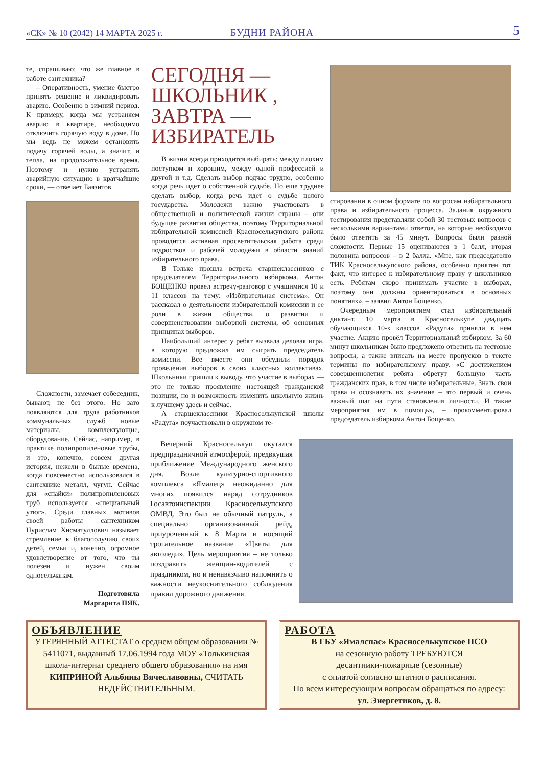«СК» № 10 (2042) 14 МАРТА 2025 г. БУДНИ РАЙОНА 5
те, спрашиваю: что же главное в работе сантехника?
– Оперативность, умение быстро принять решение и ликвидировать аварию. Особенно в зимний период. К примеру, когда мы устраняем аварию в квартире, необходимо отключить горячую воду в доме. Но мы ведь не можем остановить подачу горячей воды, а значит, и тепла, на продолжительное время. Поэтому и нужно устранять аварийную ситуацию в кратчайшие сроки, — отвечает Баязитов.
Сложности, замечает собеседник, бывают, не без этого. Но зато появляются для труда работников коммунальных служб новые материалы, комплектующие, оборудование. Сейчас, например, в практике полипропиленовые трубы, и это, конечно, совсем другая история, нежели в былые времена, когда повсеместно использовался в сантехнике металл, чугун. Сейчас для «спайки» полипропиленовых труб используется «специальный утюг». Среди главных мотивов своей работы сантехником Нурислам Хисматуллович называет стремление к благополучию своих детей, семьи и, конечно, огромное удовлетворение от того, что ты полезен и нужен своим односельчанам.
Подготовила
Маргарита ПЯК.
СЕГОДНЯ — ШКОЛЬНИК , ЗАВТРА — ИЗБИРАТЕЛЬ
В жизни всегда приходится выбирать: между плохим поступком и хорошим, между одной профессией и другой и т.д. Сделать выбор подчас трудно, особенно когда речь идет о собственной судьбе. Но еще труднее сделать выбор, когда речь идет о судьбе целого государства. Молодежи важно участвовать в общественной и политической жизни страны – они будущее развития общества, поэтому Территориальной избирательной комиссией Красноселькупского района проводится активная просветительская работа среди подростков и рабочей молодёжи в области знаний избирательного права.
В Тольке прошла встреча старшеклассников с председателем Территориального избиркома. Антон БОЩЕНКО провел встречу-разговор с учащимися 10 и 11 классов на тему: «Избирательная система». Он рассказал о деятельности избирательной комиссии и ее роли в жизни общества, о развитии и совершенствовании выборной системы, об основных принципах выборов.
Наибольший интерес у ребят вызвала деловая игра, в которую предложил им сыграть председатель комиссии. Все вместе они обсудили порядок проведения выборов в своих классных коллективах. Школьники пришли к выводу, что участие в выборах — это не только проявление настоящей гражданской позиции, но и возможность изменить школьную жизнь к лучшему здесь и сейчас.
А старшеклассники Красноселькупской школы «Радуга» поучаствовали в окружном те-
стировании в очном формате по вопросам избирательного права и избирательного процесса. Задания окружного тестирования представляли собой 30 тестовых вопросов с несколькими вариантами ответов, на которые необходимо было ответить за 45 минут. Вопросы были разной сложности. Первые 15 оцениваются в 1 балл, вторая половина вопросов – в 2 балла. «Мне, как председателю ТИК Красноселькупского района, особенно приятен тот факт, что интерес к избирательному праву у школьников есть. Ребятам скоро принимать участие в выборах, поэтому они должны ориентироваться в основных понятиях», – заявил Антон Бощенко.
Очередным мероприятием стал избирательный диктант. 10 марта в Красноселькупе двадцать обучающихся 10-х классов «Радуги» приняли в нем участие. Акцию провёл Территориальный избирком. За 60 минут школьникам было предложено ответить на тестовые вопросы, а также вписать на месте пропусков в тексте термины по избирательному праву. «С достижением совершеннолетия ребята обретут большую часть гражданских прав, в том числе избирательные. Знать свои права и осознавать их значение – это первый и очень важный шаг на пути становления личности. И такие мероприятия им в помощь», – прокомментировал председатель избиркома Антон Бощенко.
Вечерний Красноселькуп окутался предпраздничной атмосферой, предвкушая приближение Международного женского дня. Возле культурно-спортивного комплекса «Ямалец» неожиданно для многих появился наряд сотрудников Госавтоинспекции Красноселькупского ОМВД. Это был не обычный патруль, а специально организованный рейд, приуроченный к 8 Марта и носящий трогательное название «Цветы для автоледи». Цель мероприятия – не только поздравить женщин-водителей с праздником, но и ненавязчиво напомнить о важности неукоснительного соблюдения правил дорожного движения.
ОБЪЯВЛЕНИЕ
УТЕРЯННЫЙ АТТЕСТАТ о среднем общем образовании № 5411071, выданный 17.06.1994 года МОУ «Толькинская школа-интернат среднего общего образования» на имя КИПРИНОЙ Альбины Вячеславовны, СЧИТАТЬ НЕДЕЙСТВИТЕЛЬНЫМ.
РАБОТА
В ГБУ «Ямалспас» Красноселькупское ПСО
на сезонную работу ТРЕБУЮТСЯ
десантники-пожарные (сезонные)
с оплатой согласно штатного расписания.
По всем интересующим вопросам обращаться по адресу:
ул. Энергетиков, д. 8.